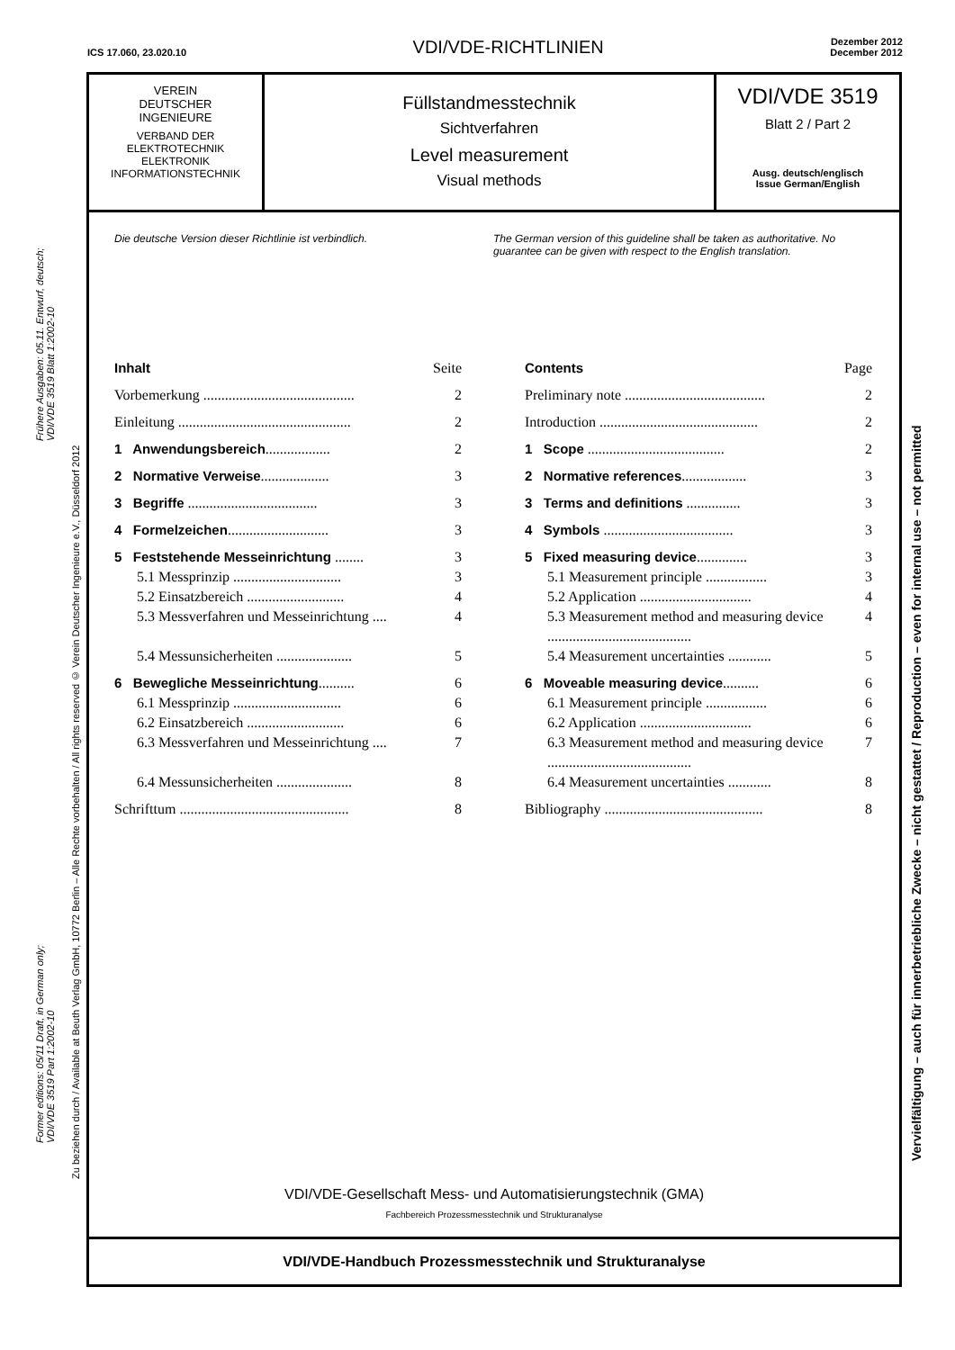ICS 17.060, 23.020.10 VDI/VDE-RICHTLINIEN Dezember 2012
December 2012
Frühere Ausgaben: 05.11. Entwurf, deutsch;
VDI/VDE 3519 Blatt 1:2002-10
Former editions: 05/11 Draft, in German only;
VDI/VDE 3519 Part 1:2002-10
Zu beziehen durch / Available at Beuth Verlag GmbH, 10772 Berlin – Alle Rechte vorbehalten / All rights reserved © Verein Deutscher Ingenieure e.V., Düsseldorf 2012
Vervielfältigung – auch für innerbetriebliche Zwecke – nicht gestattet / Reproduction – even for internal use – not permitted
VEREIN
DEUTSCHER
INGENIEURE
VERBAND DER
ELEKTROTECHNIK
ELEKTRONIK
INFORMATIONSTECHNIK
Füllstandmesstechnik
Sichtverfahren
Level measurement
Visual methods
VDI/VDE 3519
Blatt 2 / Part 2
Ausg. deutsch/englisch
Issue German/English
Die deutsche Version dieser Richtlinie ist verbindlich.
The German version of this guideline shall be taken as authoritative. No guarantee can be given with respect to the English translation.
Inhalt Seite
Vorbemerkung .......................................... 2
Einleitung ................................................ 2
1 Anwendungsbereich.................. 2
2 Normative Verweise................... 3
3 Begriffe .................................... 3
4 Formelzeichen............................ 3
5 Feststehende Messeinrichtung ........ 3
5.1 Messprinzip .............................. 3
5.2 Einsatzbereich ........................... 4
5.3 Messverfahren und Messeinrichtung .... 4
5.4 Messunsicherheiten ..................... 5
6 Bewegliche Messeinrichtung.......... 6
6.1 Messprinzip .............................. 6
6.2 Einsatzbereich ........................... 6
6.3 Messverfahren und Messeinrichtung .... 7
6.4 Messunsicherheiten ..................... 8
Schrifttum ............................................... 8
Contents Page
Preliminary note ....................................... 2
Introduction ............................................ 2
1 Scope ...................................... 2
2 Normative references.................. 3
3 Terms and definitions ............... 3
4 Symbols .................................... 3
5 Fixed measuring device.............. 3
5.1 Measurement principle ................. 3
5.2 Application ............................... 4
5.3 Measurement method and measuring device ........................................ 4
5.4 Measurement uncertainties ............ 5
6 Moveable measuring device.......... 6
6.1 Measurement principle ................. 6
6.2 Application ............................... 6
6.3 Measurement method and measuring device ........................................ 7
6.4 Measurement uncertainties ............ 8
Bibliography ............................................ 8
VDI/VDE-Gesellschaft Mess- und Automatisierungstechnik (GMA)
Fachbereich Prozessmesstechnik und Strukturanalyse
VDI/VDE-Handbuch Prozessmesstechnik und Strukturanalyse